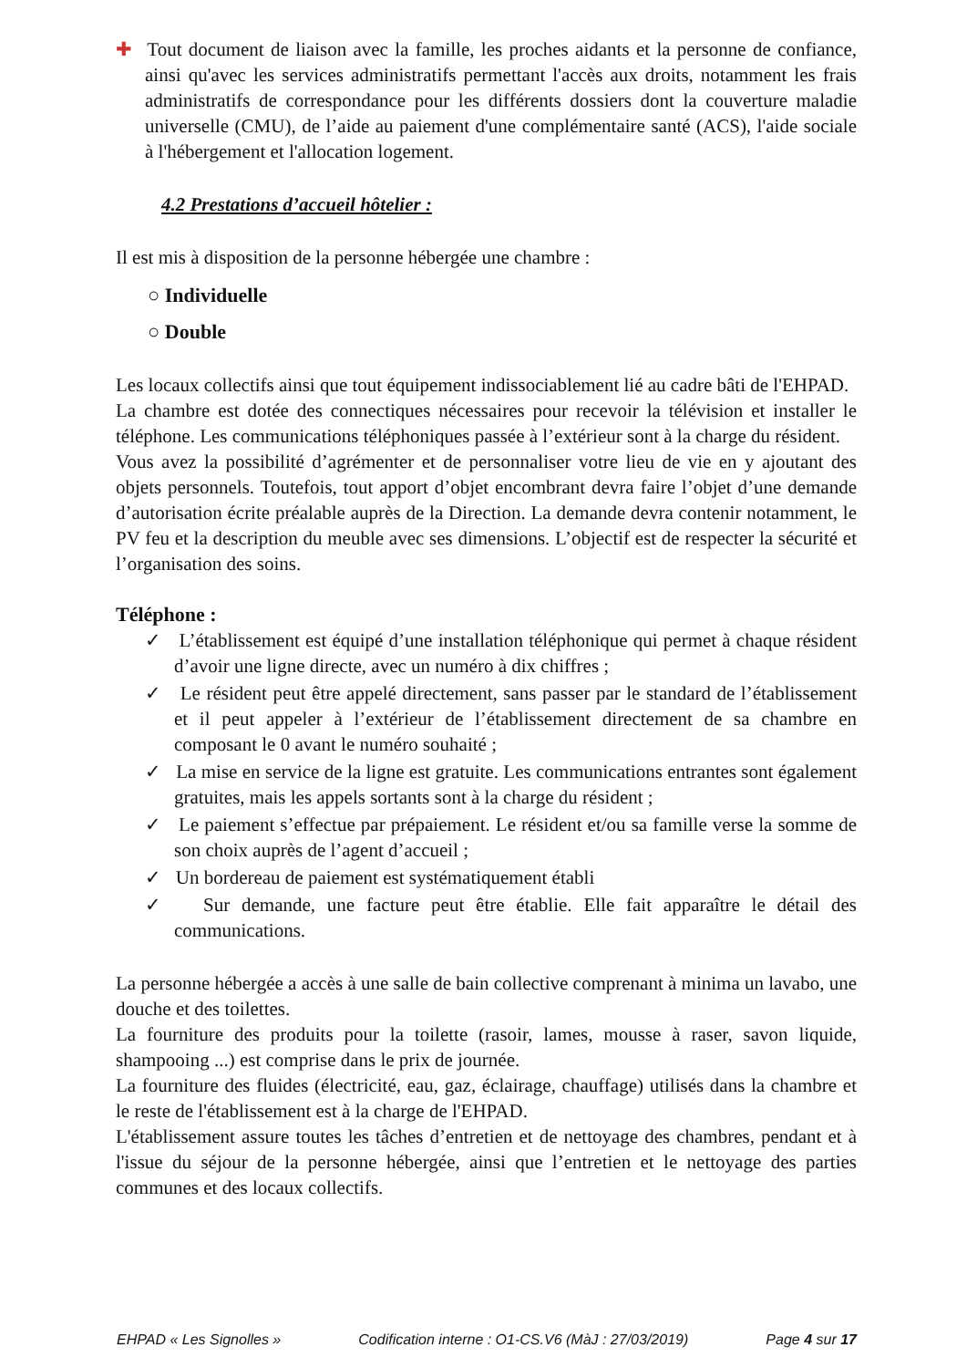✚ Tout document de liaison avec la famille, les proches aidants et la personne de confiance, ainsi qu'avec les services administratifs permettant l'accès aux droits, notamment les frais administratifs de correspondance pour les différents dossiers dont la couverture maladie universelle (CMU), de l’aide au paiement d'une complémentaire santé (ACS), l'aide sociale à l'hébergement et l'allocation logement.
4.2 Prestations d’accueil hôtelier :
Il est mis à disposition de la personne hébergée une chambre :
○ Individuelle
○ Double
Les locaux collectifs ainsi que tout équipement indissociablement lié au cadre bâti de l'EHPAD.
La chambre est dotée des connectiques nécessaires pour recevoir la télévision et installer le téléphone. Les communications téléphoniques passée à l’extérieur sont à la charge du résident.
Vous avez la possibilité d’agrémenter et de personnaliser votre lieu de vie en y ajoutant des objets personnels. Toutefois, tout apport d’objet encombrant devra faire l’objet d’une demande d’autorisation écrite préalable auprès de la Direction. La demande devra contenir notamment, le PV feu et la description du meuble avec ses dimensions. L’objectif est de respecter la sécurité et l’organisation des soins.
Téléphone :
✓ L’établissement est équipé d’une installation téléphonique qui permet à chaque résident d’avoir une ligne directe, avec un numéro à dix chiffres ;
✓ Le résident peut être appelé directement, sans passer par le standard de l’établissement et il peut appeler à l’extérieur de l’établissement directement de sa chambre en composant le 0 avant le numéro souhaité ;
✓ La mise en service de la ligne est gratuite. Les communications entrantes sont également gratuites, mais les appels sortants sont à la charge du résident ;
✓ Le paiement s’effectue par prépaiement. Le résident et/ou sa famille verse la somme de son choix auprès de l’agent d’accueil ;
✓ Un bordereau de paiement est systématiquement établi
✓ Sur demande, une facture peut être établie. Elle fait apparaître le détail des communications.
La personne hébergée a accès à une salle de bain collective comprenant à minima un lavabo, une douche et des toilettes.
La fourniture des produits pour la toilette (rasoir, lames, mousse à raser, savon liquide, shampooing ...) est comprise dans le prix de journée.
La fourniture des fluides (électricité, eau, gaz, éclairage, chauffage) utilisés dans la chambre et le reste de l'établissement est à la charge de l'EHPAD.
L'établissement assure toutes les tâches d’entretien et de nettoyage des chambres, pendant et à l'issue du séjour de la personne hébergée, ainsi que l’entretien et le nettoyage des parties communes et des locaux collectifs.
EHPAD « Les Signolles » Codification interne : O1-CS.V6 (MàJ : 27/03/2019) Page 4 sur 17